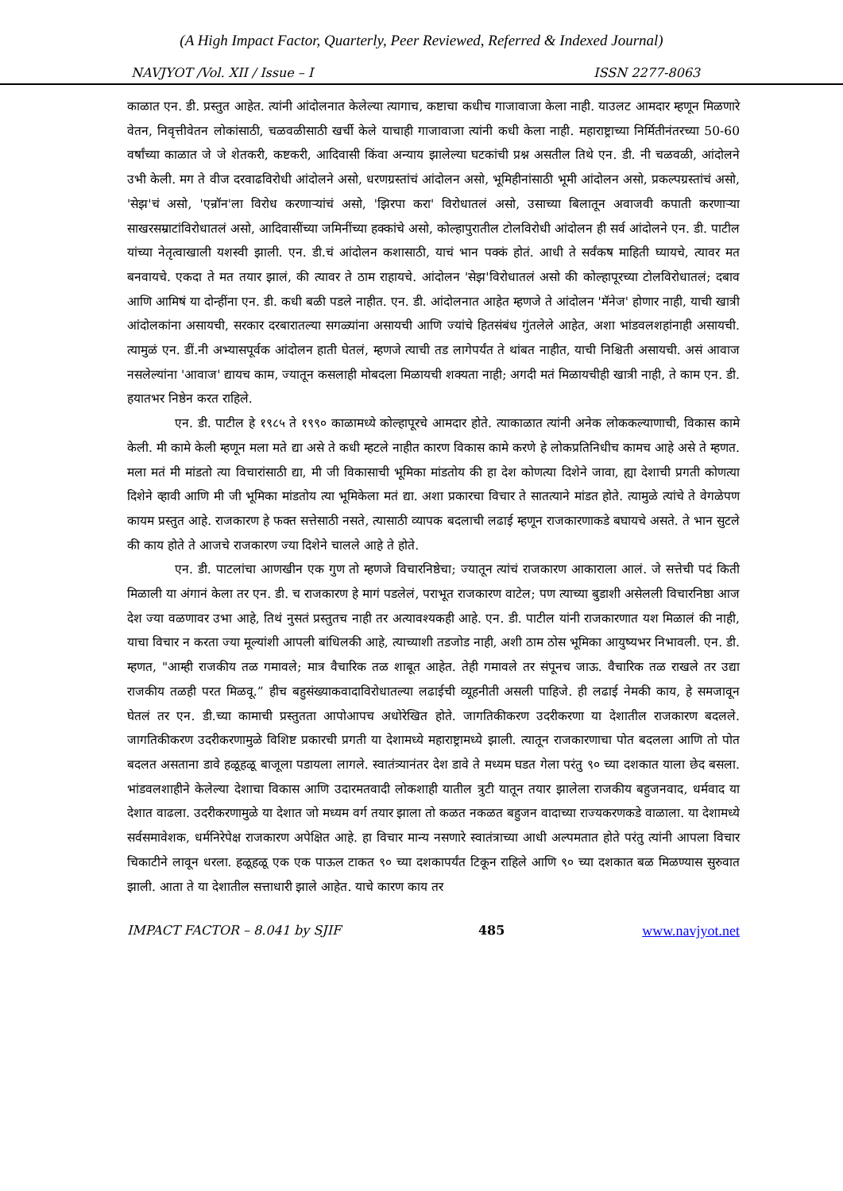(A High Impact Factor, Quarterly, Peer Reviewed, Referred & Indexed Journal)
NAVJYOT /Vol. XII / Issue – I ISSN 2277-8063
काळात एन. डी. प्रस्तुत आहेत. त्यांनी आंदोलनात केलेल्या त्यागाच, कष्टाचा कधीच गाजावाजा केला नाही. याउलट आमदार म्हणून मिळणारे वेतन, निवृत्तीवेतन लोकांसाठी, चळवळीसाठी खर्ची केले याचाही गाजावाजा त्यांनी कधी केला नाही. महाराष्ट्राच्या निर्मितीनंतरच्या 50-60 वर्षांच्या काळात जे जे शेतकरी, कष्टकरी, आदिवासी किंवा अन्याय झालेल्या घटकांची प्रश्न असतील तिथे एन. डी. नी चळवळी, आंदोलने उभी केली. मग ते वीज दरवाढविरोधी आंदोलने असो, धरणग्रस्तांचं आंदोलन असो, भूमिहीनांसाठी भूमी आंदोलन असो, प्रकल्पग्रस्तांचं असो, 'सेझ'चं असो, 'एन्रॉन'ला विरोध करणाऱ्यांचं असो, 'झिरपा करा' विरोधातलं असो, उसाच्या बिलातून अवाजवी कपाती करणाऱ्या साखरसम्राटांविरोधातलं असो, आदिवासींच्या जमिनींच्या हक्कांचे असो, कोल्हापुरातील टोलविरोधी आंदोलन ही सर्व आंदोलने एन. डी. पाटील यांच्या नेतृत्वाखाली यशस्वी झाली. एन. डी.चं आंदोलन कशासाठी, याचं भान पक्कं होतं. आधी ते सर्वंकष माहिती घ्यायचे, त्यावर मत बनवायचे. एकदा ते मत तयार झालं, की त्यावर ते ठाम राहायचे. आंदोलन 'सेझ'विरोधातलं असो की कोल्हापूरच्या टोलविरोधातलं; दबाव आणि आमिषं या दोन्हींना एन. डी. कधी बळी पडले नाहीत. एन. डी. आंदोलनात आहेत म्हणजे ते आंदोलन 'मॅनेज' होणार नाही, याची खात्री आंदोलकांना असायची, सरकार दरबारातल्या सगळ्यांना असायची आणि ज्यांचे हितसंबंध गुंतलेले आहेत, अशा भांडवलशहांनाही असायची. त्यामुळं एन. डीं.नी अभ्यासपूर्वक आंदोलन हाती घेतलं, म्हणजे त्याची तड लागेपर्यंत ते थांबत नाहीत, याची निश्चिती असायची. असं आवाज नसलेल्यांना 'आवाज' द्यायच काम, ज्यातून कसलाही मोबदला मिळायची शक्यता नाही; अगदी मतं मिळायचीही खात्री नाही, ते काम एन. डी. हयातभर निष्ठेन करत राहिले.
एन. डी. पाटील हे १९८५ ते १९९० काळामध्ये कोल्हापूरचे आमदार होते. त्याकाळात त्यांनी अनेक लोककल्याणाची, विकास कामे केली. मी कामे केली म्हणून मला मते द्या असे ते कधी म्हटले नाहीत कारण विकास कामे करणे हे लोकप्रतिनिधीच कामच आहे असे ते म्हणत. मला मतं मी मांडतो त्या विचारांसाठी द्या, मी जी विकासाची भूमिका मांडतोय की हा देश कोणत्या दिशेने जावा, ह्या देशाची प्रगती कोणत्या दिशेने व्हावी आणि मी जी भूमिका मांडतोय त्या भूमिकेला मतं द्या. अशा प्रकारचा विचार ते सातत्याने मांडत होते. त्यामुळे त्यांचे ते वेगळेपण कायम प्रस्तुत आहे. राजकारण हे फक्त सत्तेसाठी नसते, त्यासाठी व्यापक बदलाची लढाई म्हणून राजकारणाकडे बघायचे असते. ते भान सुटले की काय होते ते आजचे राजकारण ज्या दिशेने चालले आहे ते होते.
एन. डी. पाटलांचा आणखीन एक गुण तो म्हणजे विचारनिष्ठेचा; ज्यातून त्यांचं राजकारण आकाराला आलं. जे सत्तेची पदं किती मिळाली या अंगानं केला तर एन. डी. च राजकारण हे मागं पडलेलं, पराभूत राजकारण वाटेल; पण त्याच्या बुडाशी असेलली विचारनिष्ठा आज देश ज्या वळणावर उभा आहे, तिथं नुसतं प्रस्तुतच नाही तर अत्यावश्यकही आहे. एन. डी. पाटील यांनी राजकारणात यश मिळालं की नाही, याचा विचार न करता ज्या मूल्यांशी आपली बांधिलकी आहे, त्याच्याशी तडजोड नाही, अशी ठाम ठोस भूमिका आयुष्यभर निभावली. एन. डी. म्हणत, "आम्ही राजकीय तळ गमावले; मात्र वैचारिक तळ शाबूत आहेत. तेही गमावले तर संपूनच जाऊ. वैचारिक तळ राखले तर उद्या राजकीय तळही परत मिळवू.” हीच बहुसंख्याकवादाविरोधातल्या लढाईची व्यूहनीती असली पाहिजे. ही लढाई नेमकी काय, हे समजावून घेतलं तर एन. डी.च्या कामाची प्रस्तुतता आपोआपच अधोरेखित होते. जागतिकीकरण उदरीकरणा या देशातील राजकारण बदलले. जागतिकीकरण उदरीकरणामुळे विशिष्ट प्रकारची प्रगती या देशामध्ये महाराष्ट्रामध्ये झाली. त्यातून राजकारणाचा पोत बदलला आणि तो पोत बदलत असताना डावे हळूहळू बाजूला पडायला लागले. स्वातंत्र्यानंतर देश डावे ते मध्यम घडत गेला परंतु ९० च्या दशकात याला छेद बसला. भांडवलशाहीने केलेल्या देशाचा विकास आणि उदारमतवादी लोकशाही यातील त्रुटी यातून तयार झालेला राजकीय बहुजनवाद, धर्मवाद या देशात वाढला. उदरीकरणामुळे या देशात जो मध्यम वर्ग तयार झाला तो कळत नकळत बहुजन वादाच्या राज्यकरणकडे वाळाला. या देशामध्ये सर्वसमावेशक, धर्मनिरेपेक्ष राजकारण अपेक्षित आहे. हा विचार मान्य नसणारे स्वातंत्राच्या आधी अल्पमतात होते परंतु त्यांनी आपला विचार चिकाटीने लावून धरला. हळूहळू एक एक पाऊल टाकत ९० च्या दशकापर्यंत टिकून राहिले आणि ९० च्या दशकात बळ मिळण्यास सुरुवात झाली. आता ते या देशातील सत्ताधारी झाले आहेत. याचे कारण काय तर
IMPACT FACTOR – 8.041 by SJIF 485 www.navjyot.net